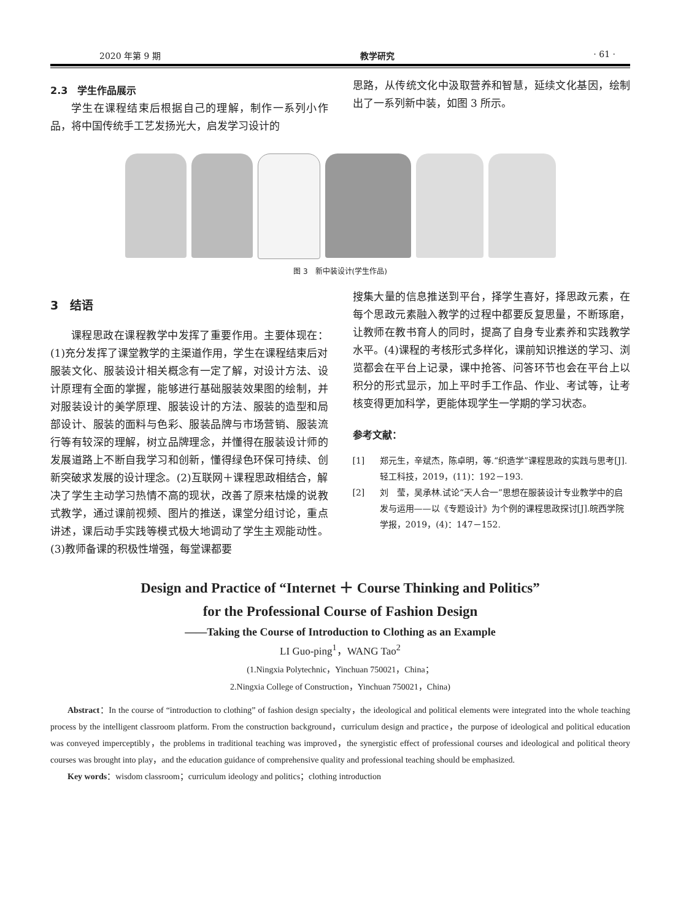2020 年第 9 期 教学研究 · 61 ·
2.3　学生作品展示
学生在课程结束后根据自己的理解，制作一系列小作品，将中国传统手工艺发扬光大，启发学习设计的
思路，从传统文化中汲取营养和智慧，延续文化基因，绘制出了一系列新中装，如图 3 所示。
图 3　新中装设计(学生作品)
3　结语
课程思政在课程教学中发挥了重要作用。主要体现在：(1)充分发挥了课堂教学的主渠道作用，学生在课程结束后对服装文化、服装设计相关概念有一定了解，对设计方法、设计原理有全面的掌握，能够进行基础服装效果图的绘制，并对服装设计的美学原理、服装设计的方法、服装的造型和局部设计、服装的面料与色彩、服装品牌与市场营销、服装流行等有较深的理解，树立品牌理念，并懂得在服装设计师的发展道路上不断自我学习和创新，懂得绿色环保可持续、创新突破求发展的设计理念。(2)互联网＋课程思政相结合，解决了学生主动学习热情不高的现状，改善了原来枯燥的说教式教学，通过课前视频、图片的推送，课堂分组讨论，重点讲述，课后动手实践等模式极大地调动了学生主观能动性。(3)教师备课的积极性增强，每堂课都要
搜集大量的信息推送到平台，择学生喜好，择思政元素，在每个思政元素融入教学的过程中都要反复思量，不断琢磨，让教师在教书育人的同时，提高了自身专业素养和实践教学水平。(4)课程的考核形式多样化，课前知识推送的学习、浏览都会在平台上记录，课中抢答、问答环节也会在平台上以积分的形式显示，加上平时手工作品、作业、考试等，让考核变得更加科学，更能体现学生一学期的学习状态。
参考文献：
[1] 郑元生，辛斌杰，陈卓明，等.“织造学”课程思政的实践与思考[J].轻工科技，2019，(11)：192－193.
[2] 刘　莹，吴承林.试论“天人合一”思想在服装设计专业教学中的启发与运用——以《专题设计》为个例的课程思政探讨[J].皖西学院学报，2019，(4)：147－152.
Design and Practice of “Internet ＋ Course Thinking and Politics”
for the Professional Course of Fashion Design
——Taking the Course of Introduction to Clothing as an Example
LI Guo-ping<sup>1</sup>，WANG Tao<sup>2</sup>
(1.Ningxia Polytechnic，Yinchuan 750021，China；
2.Ningxia College of Construction，Yinchuan 750021，China)
Abstract：In the course of “introduction to clothing” of fashion design specialty，the ideological and political elements were integrated into the whole teaching process by the intelligent classroom platform. From the construction background，curriculum design and practice，the purpose of ideological and political education was conveyed imperceptibly，the problems in traditional teaching was improved，the synergistic effect of professional courses and ideological and political theory courses was brought into play，and the education guidance of comprehensive quality and professional teaching should be emphasized.
Key words：wisdom classroom；curriculum ideology and politics；clothing introduction